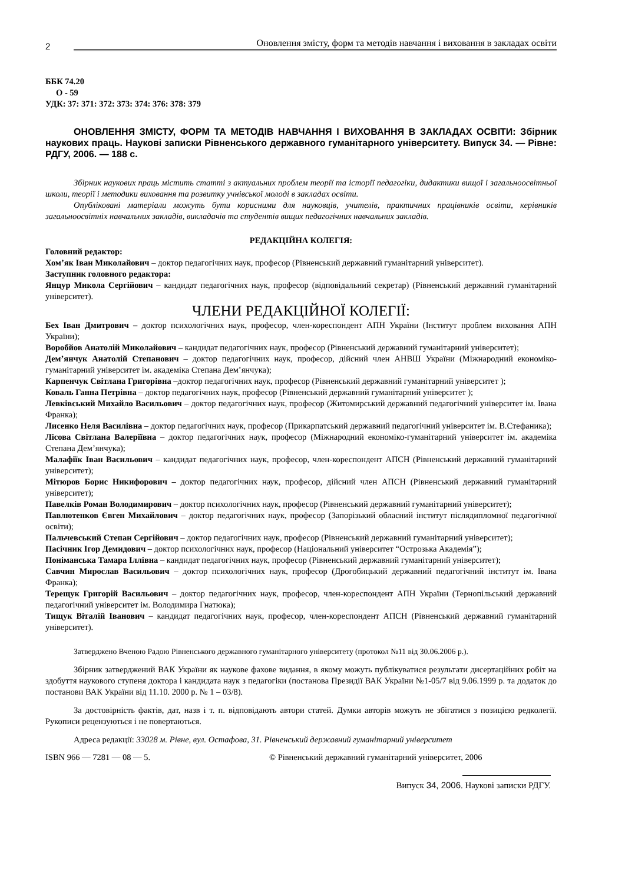2 Оновлення змісту, форм та методів навчання і виховання в закладах освіти
ББК 74.20
О - 59
УДК: 37: 371: 372: 373: 374: 376: 378: 379
ОНОВЛЕННЯ ЗМІСТУ, ФОРМ ТА МЕТОДІВ НАВЧАННЯ І ВИХОВАННЯ В ЗАКЛАДАХ ОСВІТИ: Збірник наукових праць. Наукові записки Рівненського державного гуманітарного університету. Випуск 34. — Рівне: РДГУ, 2006. — 188 с.
Збірник наукових праць містить статті з актуальних проблем теорії та історії педагогіки, дидактики вищої і загальноосвітньої школи, теорії і методики виховання та розвитку учнівської молоді в закладах освіти.
Опубліковані матеріали можуть бути корисними для науковців, учителів, практичних працівників освіти, керівників загальноосвітніх навчальних закладів, викладачів та студентів вищих педагогічних навчальних закладів.
РЕДАКЦІЙНА КОЛЕГІЯ:
Головний редактор:
Хом’як Іван Миколайович – доктор педагогічних наук, професор (Рівненський державний гуманітарний університет).
Заступник головного редактора:
Янцур Микола Сергійович – кандидат педагогічних наук, професор (відповідальний секретар) (Рівненський державний гуманітарний університет).
ЧЛЕНИ РЕДАКЦІЙНОЇ КОЛЕГІЇ:
Бех Іван Дмитрович – доктор психологічних наук, професор, член-кореспондент АПН України (Інститут проблем виховання АПН України);
Воробйов Анатолій Миколайович – кандидат педагогічних наук, професор (Рівненський державний гуманітарний університет);
Дем’янчук Анатолій Степанович – доктор педагогічних наук, професор, дійсний член АНВШ України (Міжнародний економіко-гуманітарний університет ім. академіка Степана Дем’янчука);
Карпенчук Світлана Григорівна –доктор педагогічних наук, професор (Рівненський державний гуманітарний університет );
Коваль Ганна Петрівна – доктор педагогічних наук, професор (Рівненський державний гуманітарний університет );
Левківський Михайло Васильович – доктор педагогічних наук, професор (Житомирський державний педагогічний університет ім. Івана Франка);
Лисенко Неля Василівна – доктор педагогічних наук, професор (Прикарпатський державний педагогічний університет ім. В.Стефаника);
Лісова Світлана Валеріївна – доктор педагогічних наук, професор (Міжнародний економіко-гуманітарний університет ім. академіка Степана Дем’янчука);
Малафіїк Іван Васильович – кандидат педагогічних наук, професор, член-кореспондент АПСН (Рівненський державний гуманітарний університет);
Мітюров Борис Никифорович – доктор педагогічних наук, професор, дійсний член АПСН (Рівненський державний гуманітарний університет);
Павелків Роман Володимирович – доктор психологічних наук, професор (Рівненський державний гуманітарний університет);
Павлютенков Євген Михайлович – доктор педагогічних наук, професор (Запорізький обласний інститут післядипломної педагогічної освіти);
Пальчевський Степан Сергійович – доктор педагогічних наук, професор (Рівненський державний гуманітарний університет);
Пасічник Ігор Демидович – доктор психологічних наук, професор (Національний університет “Острозька Академія”);
Поніманська Тамара Іллівна – кандидат педагогічних наук, професор (Рівненський державний гуманітарний університет);
Савчин Мирослав Васильович – доктор психологічних наук, професор (Дрогобицький державний педагогічний інститут ім. Івана Франка);
Терещук Григорій Васильович – доктор педагогічних наук, професор, член-кореспондент АПН України (Тернопільський державний педагогічний університет ім. Володимира Гнатюка);
Тищук Віталій Іванович – кандидат педагогічних наук, професор, член-кореспондент АПСН (Рівненський державний гуманітарний університет).
Затверджено Вченою Радою Рівненського державного гуманітарного університету (протокол №11 від 30.06.2006 р.).
Збірник затверджений ВАК України як наукове фахове видання, в якому можуть публікуватися результати дисертаційних робіт на здобуття наукового ступеня доктора і кандидата наук з педагогіки (постанова Президії ВАК України №1-05/7 від 9.06.1999 р. та додаток до постанови ВАК України від 11.10. 2000 р. № 1 – 03/8).
За достовірність фактів, дат, назв і т. п. відповідають автори статей. Думки авторів можуть не збігатися з позицією редколегії. Рукописи рецензуються і не повертаються.
Адреса редакції: 33028 м. Рівне, вул. Остафова, 31. Рівненський державний гуманітарний університет
ISBN 966 — 7281 — 08 — 5. © Рівненський державний гуманітарний університет, 2006
Випуск 34, 2006. Наукові записки РДГУ.